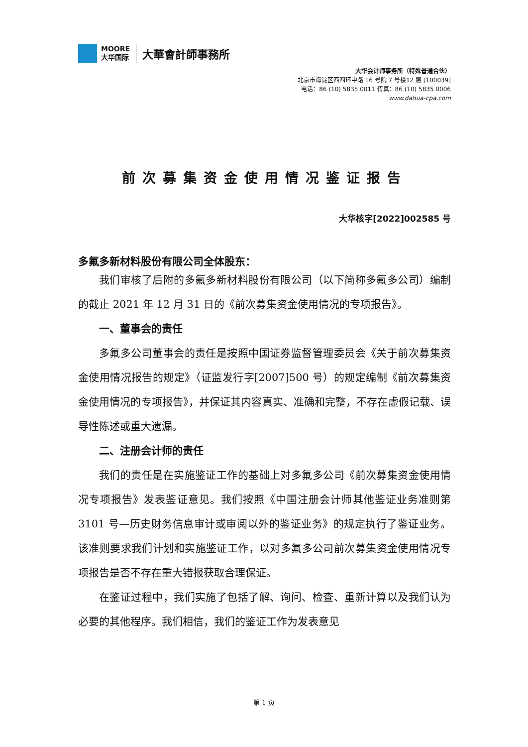MOORE
大华国际
大華會計師事務所
大华会计师事务所（特殊普通合伙）
北京市海淀区西四环中路 16 号院 7 号楼12 层 [100039]
电话：86 (10) 5835 0011 传真：86 (10) 5835 0006
www.dahua-cpa.com
前次募集资金使用情况鉴证报告
大华核字[2022]002585 号
多氟多新材料股份有限公司全体股东：
我们审核了后附的多氟多新材料股份有限公司（以下简称多氟多公司）编制的截止 2021 年 12 月 31 日的《前次募集资金使用情况的专项报告》。
一、董事会的责任
多氟多公司董事会的责任是按照中国证券监督管理委员会《关于前次募集资金使用情况报告的规定》（证监发行字[2007]500 号）的规定编制《前次募集资金使用情况的专项报告》，并保证其内容真实、准确和完整，不存在虚假记载、误导性陈述或重大遗漏。
二、注册会计师的责任
我们的责任是在实施鉴证工作的基础上对多氟多公司《前次募集资金使用情况专项报告》发表鉴证意见。我们按照《中国注册会计师其他鉴证业务准则第 3101 号—历史财务信息审计或审阅以外的鉴证业务》的规定执行了鉴证业务。该准则要求我们计划和实施鉴证工作，以对多氟多公司前次募集资金使用情况专项报告是否不存在重大错报获取合理保证。
在鉴证过程中，我们实施了包括了解、询问、检查、重新计算以及我们认为必要的其他程序。我们相信，我们的鉴证工作为发表意见
第 1 页